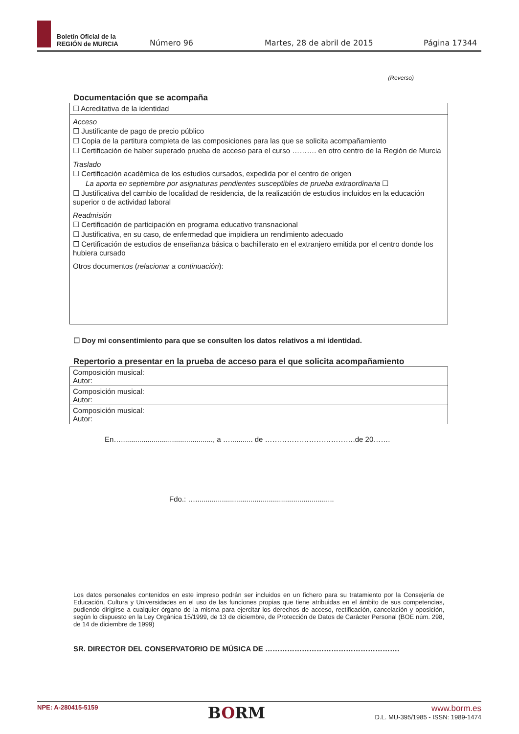Boletín Oficial de la
REGIÓN de MURCIA
Número 96 Martes, 28 de abril de 2015 Página 17344
(Reverso)
Documentación que se acompaña
☐ Acreditativa de la identidad
Acceso
☐ Justificante de pago de precio público
☐ Copia de la partitura completa de las composiciones para las que se solicita acompañamiento
☐ Certificación de haber superado prueba de acceso para el curso ………. en otro centro de la Región de Murcia
Traslado
☐ Certificación académica de los estudios cursados, expedida por el centro de origen
La aporta en septiembre por asignaturas pendientes susceptibles de prueba extraordinaria ☐
☐ Justificativa del cambio de localidad de residencia, de la realización de estudios incluidos en la educación superior o de actividad laboral
Readmisión
☐ Certificación de participación en programa educativo transnacional
☐ Justificativa, en su caso, de enfermedad que impidiera un rendimiento adecuado
☐ Certificación de estudios de enseñanza básica o bachillerato en el extranjero emitida por el centro donde los hubiera cursado
Otros documentos (relacionar a continuación):
☐ Doy mi consentimiento para que se consulten los datos relativos a mi identidad.
Repertorio a presentar en la prueba de acceso para el que solicita acompañamiento
| Composición musical: Autor: |
| Composición musical: Autor: |
| Composición musical: Autor: |
En…............................................., a …........... de ……………………………….de 20…….
Fdo.: …....................................................................
Los datos personales contenidos en este impreso podrán ser incluidos en un fichero para su tratamiento por la Consejería de Educación, Cultura y Universidades en el uso de las funciones propias que tiene atribuidas en el ámbito de sus competencias, pudiendo dirigirse a cualquier órgano de la misma para ejercitar los derechos de acceso, rectificación, cancelación y oposición, según lo dispuesto en la Ley Orgánica 15/1999, de 13 de diciembre, de Protección de Datos de Carácter Personal (BOE núm. 298, de 14 de diciembre de 1999)
SR. DIRECTOR DEL CONSERVATORIO DE MÚSICA DE ……………………………………………….
NPE: A-280415-5159 BORM www.borm.es
D.L. MU-395/1985 - ISSN: 1989-1474